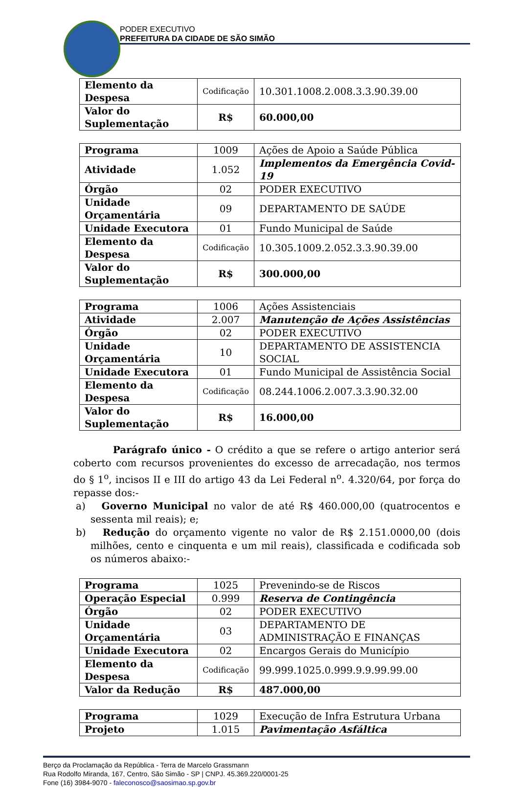PODER EXECUTIVO
PREFEITURA DA CIDADE DE SÃO SIMÃO
| Elemento da Despesa | Codificação | 10.301.1008.2.008.3.3.90.39.00 |
| Valor do Suplementação | R$ | 60.000,00 |
| Programa | 1009 | Ações de Apoio a Saúde Pública |
| Atividade | 1.052 | Implementos da Emergência Covid-19 |
| Órgão | 02 | PODER EXECUTIVO |
| Unidade Orçamentária | 09 | DEPARTAMENTO DE SAÚDE |
| Unidade Executora | 01 | Fundo Municipal de Saúde |
| Elemento da Despesa | Codificação | 10.305.1009.2.052.3.3.90.39.00 |
| Valor do Suplementação | R$ | 300.000,00 |
| Programa | 1006 | Ações Assistenciais |
| Atividade | 2.007 | Manutenção de Ações Assistências |
| Órgão | 02 | PODER EXECUTIVO |
| Unidade Orçamentária | 10 | DEPARTAMENTO DE ASSISTENCIA SOCIAL |
| Unidade Executora | 01 | Fundo Municipal de Assistência Social |
| Elemento da Despesa | Codificação | 08.244.1006.2.007.3.3.90.32.00 |
| Valor do Suplementação | R$ | 16.000,00 |
Parágrafo único - O crédito a que se refere o artigo anterior será coberto com recursos provenientes do excesso de arrecadação, nos termos do § 1<sup>o</sup>, incisos II e III do artigo 43 da Lei Federal n<sup>o</sup>. 4.320/64, por força do repasse dos:-
a) Governo Municipal no valor de até R$ 460.000,00 (quatrocentos e sessenta mil reais); e;
b) Redução do orçamento vigente no valor de R$ 2.151.0000,00 (dois milhões, cento e cinquenta e um mil reais), classificada e codificada sob os números abaixo:-
| Programa | 1025 | Prevenindo-se de Riscos |
| Operação Especial | 0.999 | Reserva de Contingência |
| Órgão | 02 | PODER EXECUTIVO |
| Unidade Orçamentária | 03 | DEPARTAMENTO DE ADMINISTRAÇÃO E FINANÇAS |
| Unidade Executora | 02 | Encargos Gerais do Município |
| Elemento da Despesa | Codificação | 99.999.1025.0.999.9.9.99.99.00 |
| Valor da Redução | R$ | 487.000,00 |
| Programa | 1029 | Execução de Infra Estrutura Urbana |
| Projeto | 1.015 | Pavimentação Asfáltica |
Berço da Proclamação da República - Terra de Marcelo Grassmann
Rua Rodolfo Miranda, 167, Centro, São Simão - SP | CNPJ. 45.369.220/0001-25
Fone (16) 3984-9070 - faleconosco@saosimao.sp.gov.br